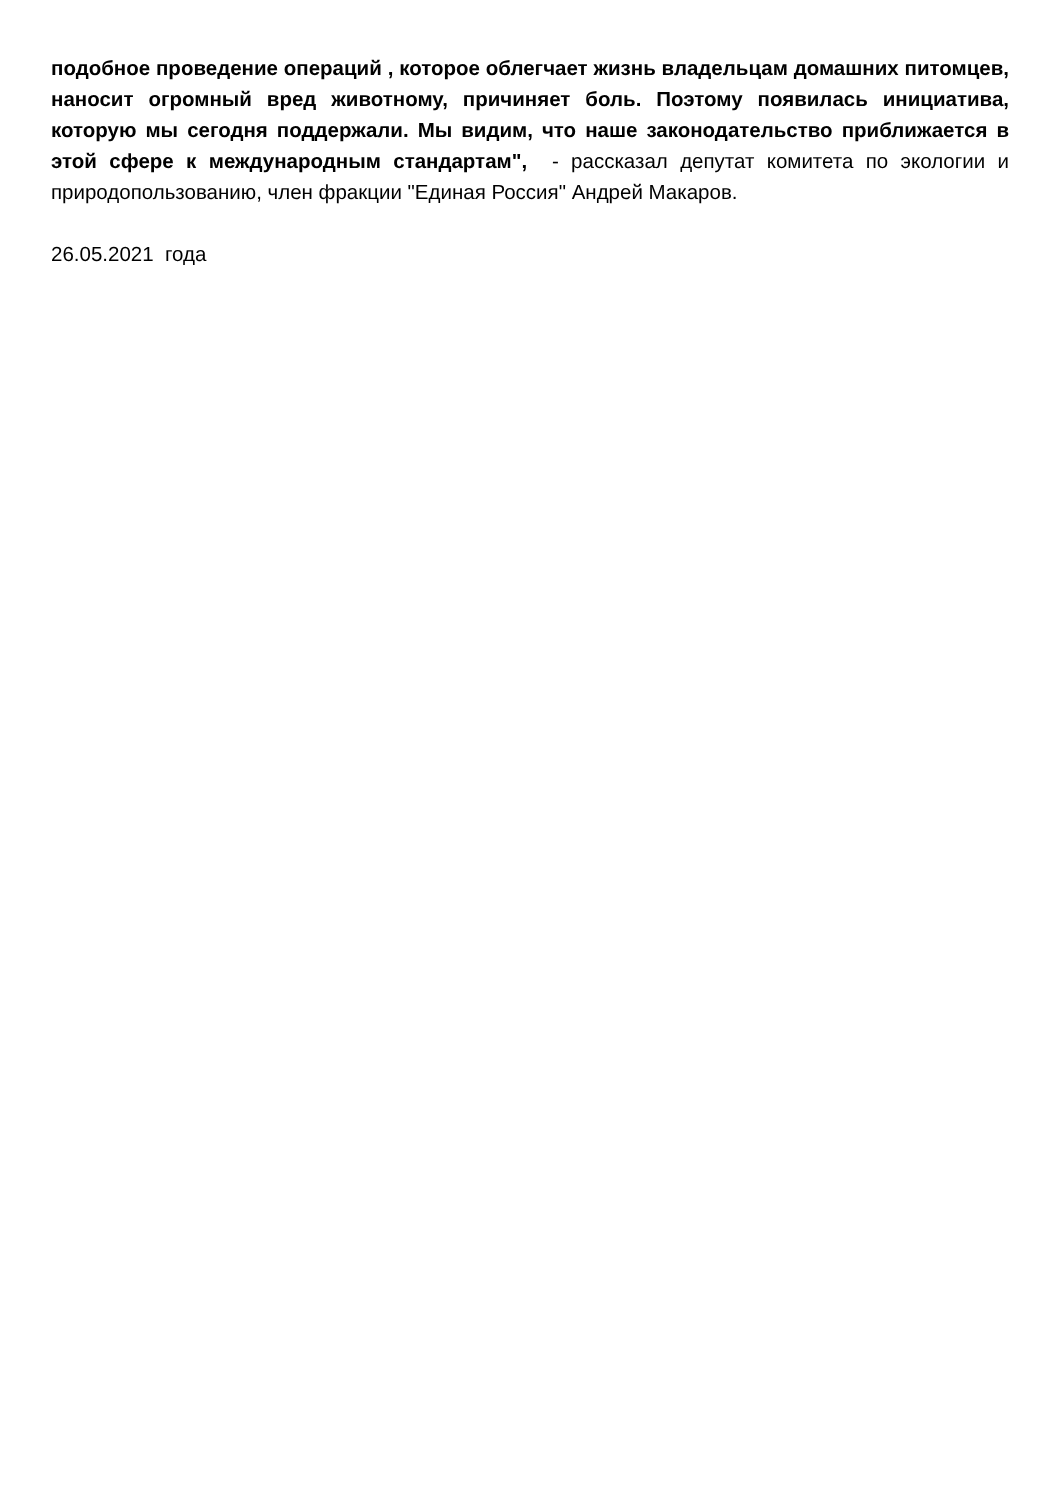подобное проведение операций , которое облегчает жизнь владельцам домашних питомцев, наносит огромный вред животному, причиняет боль. Поэтому появилась инициатива, которую мы сегодня поддержали. Мы видим, что наше законодательство приближается в этой сфере к международным стандартам", - рассказал депутат комитета по экологии и природопользованию, член фракции "Единая Россия" Андрей Макаров.
26.05.2021 года